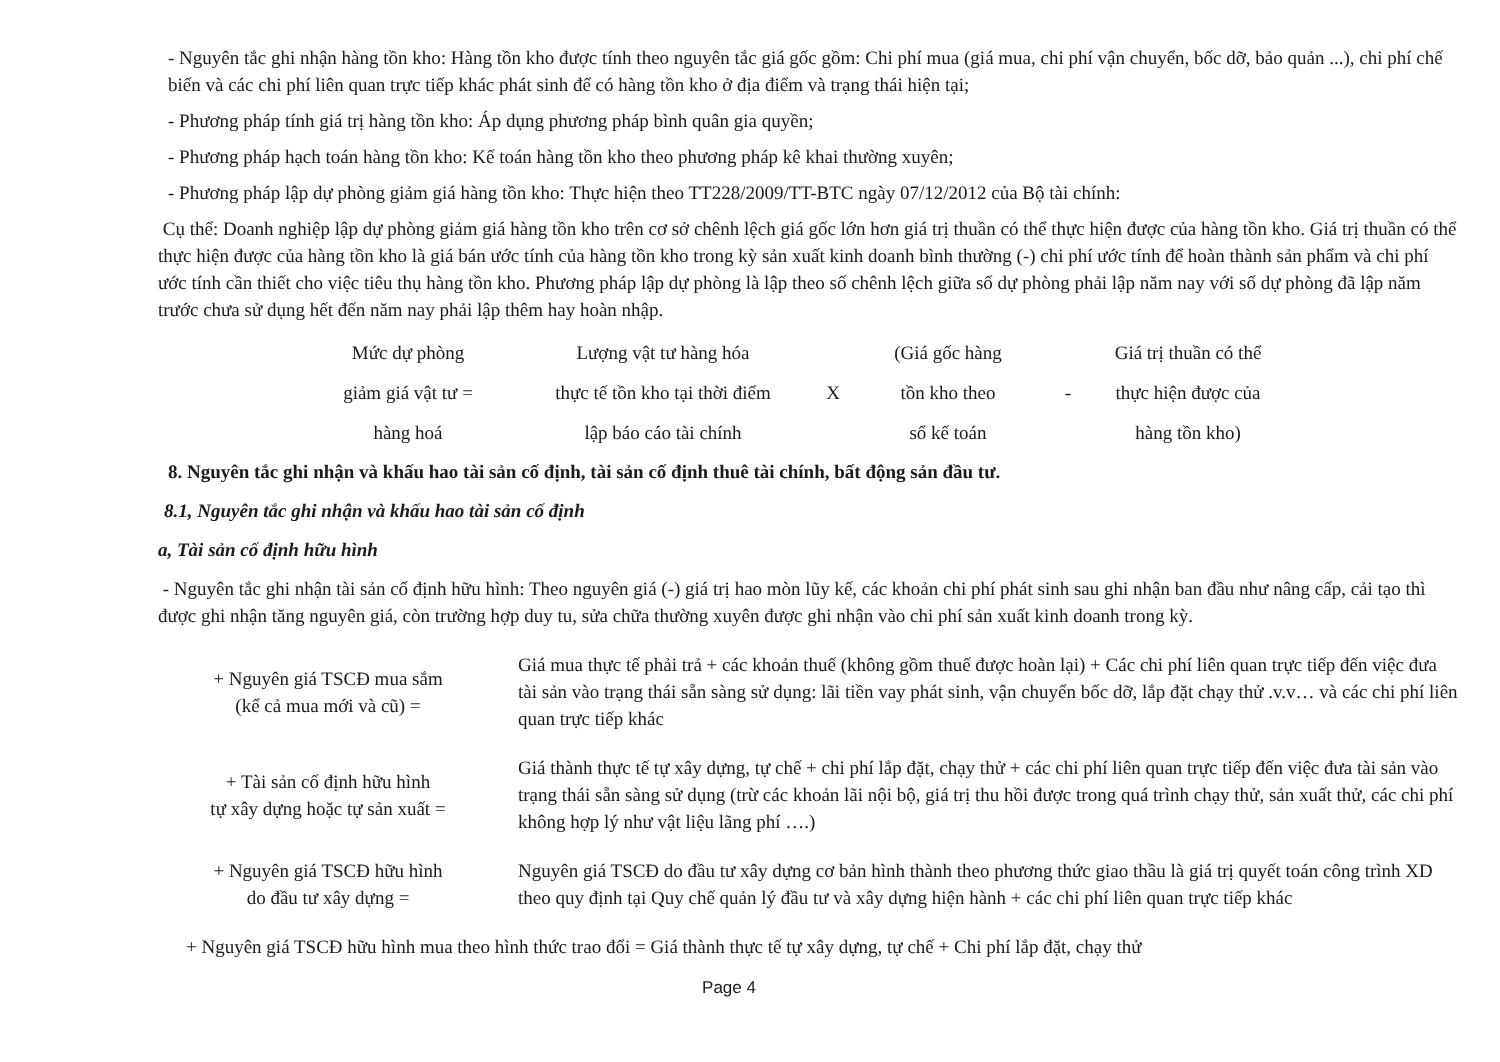- Nguyên tắc ghi nhận hàng tồn kho: Hàng tồn kho được tính theo nguyên tắc giá gốc gồm: Chi phí mua (giá mua, chi phí vận chuyển, bốc dỡ, bảo quản ...), chi phí chế biến và các chi phí liên quan trực tiếp khác phát sinh để có hàng tồn kho ở địa điểm và trạng thái hiện tại;
- Phương pháp tính giá trị hàng tồn kho: Áp dụng phương pháp bình quân gia quyền;
- Phương pháp hạch toán hàng tồn kho: Kế toán hàng tồn kho theo phương pháp kê khai thường xuyên;
- Phương pháp lập dự phòng giảm giá hàng tồn kho: Thực hiện theo TT228/2009/TT-BTC ngày 07/12/2012 của Bộ tài chính:
Cụ thể: Doanh nghiệp lập dự phòng giảm giá hàng tồn kho trên cơ sở chênh lệch giá gốc lớn hơn giá trị thuần có thể thực hiện được của hàng tồn kho. Giá trị thuần có thể thực hiện được của hàng tồn kho là giá bán ước tính của hàng tồn kho trong kỳ sản xuất kinh doanh bình thường (-) chi phí ước tính để hoàn thành sản phẩm và chi phí ước tính cần thiết cho việc tiêu thụ hàng tồn kho. Phương pháp lập dự phòng là lập theo số chênh lệch giữa số dự phòng phải lập năm nay với số dự phòng đã lập năm trước chưa sử dụng hết đến năm nay phải lập thêm hay hoàn nhập.
| Mức dự phòng | Lượng vật tư hàng hóa | | (Giá gốc hàng | | Giá trị thuần có thể |
| giảm giá vật tư = | thực tế tồn kho tại thời điểm | X | tồn kho theo | - | thực hiện được của |
| hàng hoá | lập báo cáo tài chính | | sổ kế toán | | hàng tồn kho) |
8. Nguyên tắc ghi nhận và khấu hao tài sản cố định, tài sản cố định thuê tài chính, bất động sản đầu tư.
8.1, Nguyên tắc ghi nhận và khấu hao tài sản cố định
a, Tài sản cố định hữu hình
- Nguyên tắc ghi nhận tài sản cố định hữu hình: Theo nguyên giá (-) giá trị hao mòn lũy kế, các khoản chi phí phát sinh sau ghi nhận ban đầu như nâng cấp, cải tạo thì được ghi nhận tăng nguyên giá, còn trường hợp duy tu, sửa chữa thường xuyên được ghi nhận vào chi phí sản xuất kinh doanh trong kỳ.
| + Nguyên giá TSCĐ mua sắm (kể cả mua mới và cũ) = | Giá mua thực tế phải trả + các khoản thuế (không gồm thuế được hoàn lại) + Các chi phí liên quan trực tiếp đến việc đưa tài sản vào trạng thái sẵn sàng sử dụng: lãi tiền vay phát sinh, vận chuyển bốc dỡ, lắp đặt chạy thử .v.v… và các chi phí liên quan trực tiếp khác |
| + Tài sản cố định hữu hình tự xây dựng hoặc tự sản xuất = | Giá thành thực tế tự xây dựng, tự chế + chi phí lắp đặt, chạy thử + các chi phí liên quan trực tiếp đến việc đưa tài sản vào trạng thái sẵn sàng sử dụng (trừ các khoản lãi nội bộ, giá trị thu hồi được trong quá trình chạy thử, sản xuất thử, các chi phí không hợp lý như vật liệu lãng phí ….) |
| + Nguyên giá TSCĐ hữu hình do đầu tư xây dựng = | Nguyên giá TSCĐ do đầu tư xây dựng cơ bản hình thành theo phương thức giao thầu là giá trị quyết toán công trình XD theo quy định tại Quy chế quản lý đầu tư và xây dựng hiện hành + các chi phí liên quan trực tiếp khác |
+ Nguyên giá TSCĐ hữu hình mua theo hình thức trao đổi = Giá thành thực tế tự xây dựng, tự chế + Chi phí lắp đặt, chạy thử
Page 4